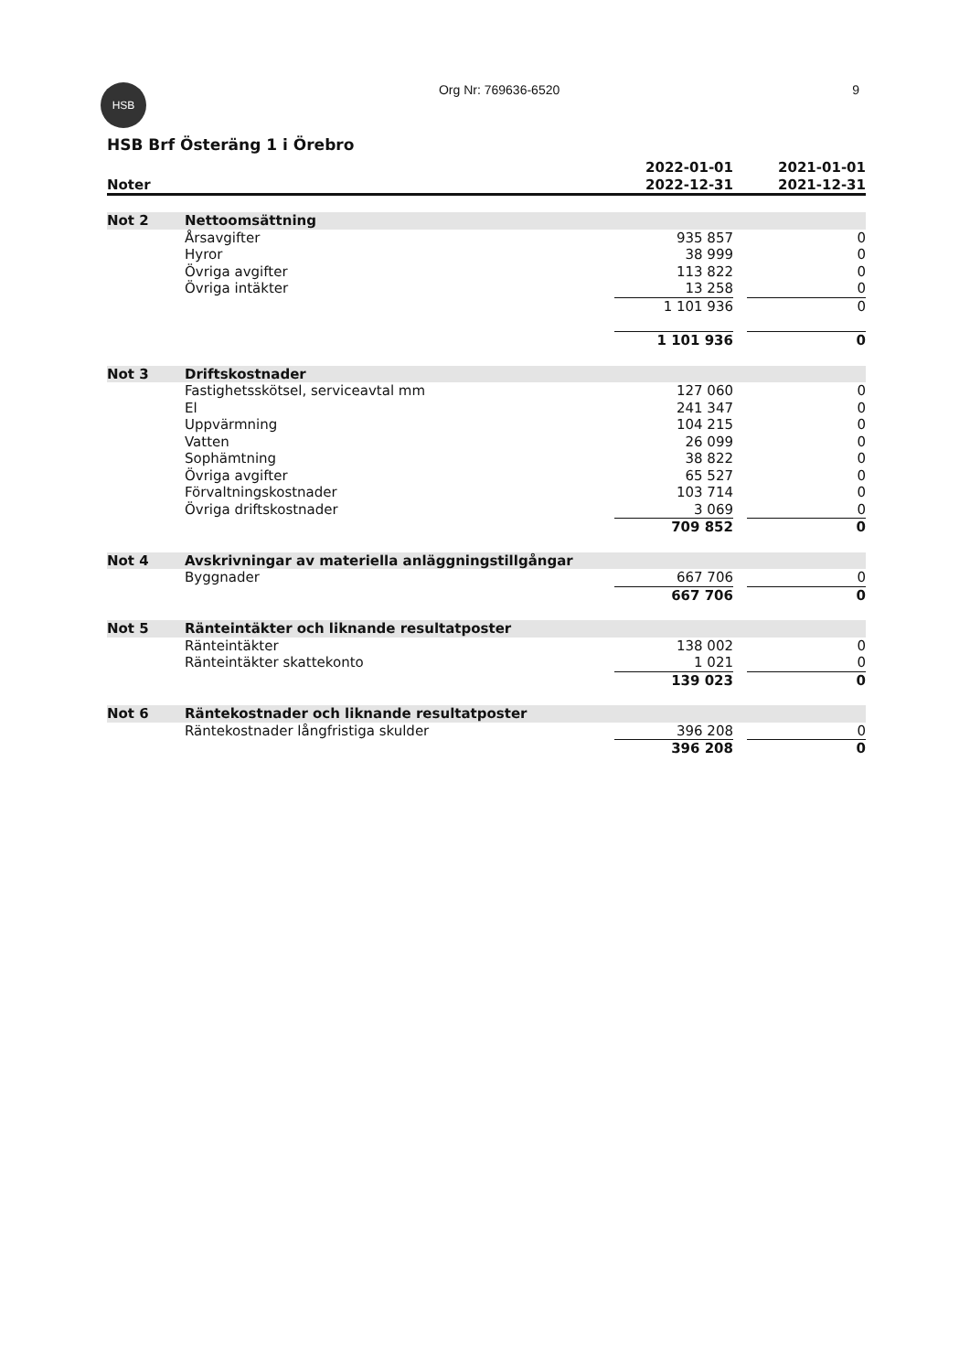HSB
Org Nr: 769636-6520 9
HSB Brf Österäng 1 i Örebro
| Noter | | 2022-01-01 2022-12-31 | | 2021-01-01 2021-12-31 |
| --- | --- | --- | --- | --- |
| Not 2 | Nettoomsättning | | | |
| | Årsavgifter | 935 857 | | 0 |
| | Hyror | 38 999 | | 0 |
| | Övriga avgifter | 113 822 | | 0 |
| | Övriga intäkter | 13 258 | | 0 |
| | | 1 101 936 | | 0 |
| | | 1 101 936 | | 0 |
| Not 3 | Driftskostnader | | | |
| | Fastighetsskötsel, serviceavtal mm | 127 060 | | 0 |
| | El | 241 347 | | 0 |
| | Uppvärmning | 104 215 | | 0 |
| | Vatten | 26 099 | | 0 |
| | Sophämtning | 38 822 | | 0 |
| | Övriga avgifter | 65 527 | | 0 |
| | Förvaltningskostnader | 103 714 | | 0 |
| | Övriga driftskostnader | 3 069 | | 0 |
| | | 709 852 | | 0 |
| Not 4 | Avskrivningar av materiella anläggningstillgångar | | | |
| | Byggnader | 667 706 | | 0 |
| | | 667 706 | | 0 |
| Not 5 | Ränteintäkter och liknande resultatposter | | | |
| | Ränteintäkter | 138 002 | | 0 |
| | Ränteintäkter skattekonto | 1 021 | | 0 |
| | | 139 023 | | 0 |
| Not 6 | Räntekostnader och liknande resultatposter | | | |
| | Räntekostnader långfristiga skulder | 396 208 | | 0 |
| | | 396 208 | | 0 |